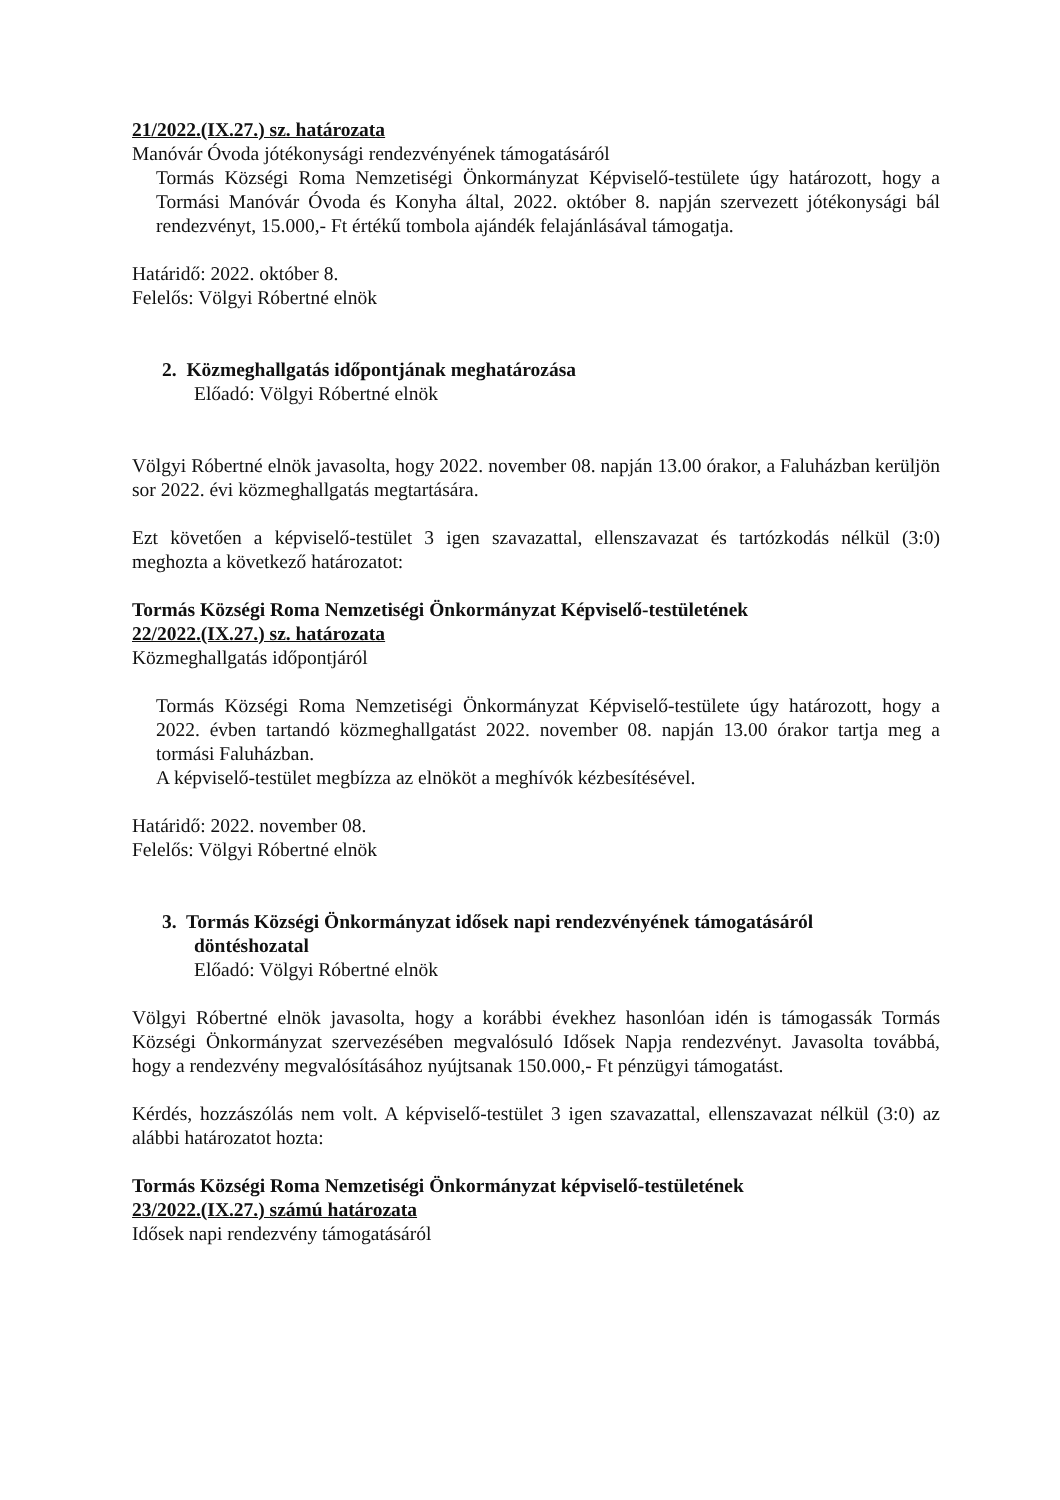21/2022.(IX.27.) sz. határozata
Manóvár Óvoda jótékonysági rendezvényének támogatásáról
Tormás Községi Roma Nemzetiségi Önkormányzat Képviselő-testülete úgy határozott, hogy a Tormási Manóvár Óvoda és Konyha által, 2022. október 8. napján szervezett jótékonysági bál rendezvényt, 15.000,- Ft értékű tombola ajándék felajánlásával támogatja.
Határidő: 2022. október 8.
Felelős: Völgyi Róbertné elnök
2. Közmeghallgatás időpontjának meghatározása
Előadó: Völgyi Róbertné elnök
Völgyi Róbertné elnök javasolta, hogy 2022. november 08. napján 13.00 órakor, a Faluházban kerüljön sor 2022. évi közmeghallgatás megtartására.
Ezt követően a képviselő-testület 3 igen szavazattal, ellenszavazat és tartózkodás nélkül (3:0) meghozta a következő határozatot:
Tormás Községi Roma Nemzetiségi Önkormányzat Képviselő-testületének
22/2022.(IX.27.) sz. határozata
Közmeghallgatás időpontjáról
Tormás Községi Roma Nemzetiségi Önkormányzat Képviselő-testülete úgy határozott, hogy a 2022. évben tartandó közmeghallgatást 2022. november 08. napján 13.00 órakor tartja meg a tormási Faluházban.
A képviselő-testület megbízza az elnököt a meghívók kézbesítésével.
Határidő: 2022. november 08.
Felelős: Völgyi Róbertné elnök
3. Tormás Községi Önkormányzat idősek napi rendezvényének támogatásáról
döntéshozatal
Előadó: Völgyi Róbertné elnök
Völgyi Róbertné elnök javasolta, hogy a korábbi évekhez hasonlóan idén is támogassák Tormás Községi Önkormányzat szervezésében megvalósuló Idősek Napja rendezvényt. Javasolta továbbá, hogy a rendezvény megvalósításához nyújtsanak 150.000,- Ft pénzügyi támogatást.
Kérdés, hozzászólás nem volt. A képviselő-testület 3 igen szavazattal, ellenszavazat nélkül (3:0) az alábbi határozatot hozta:
Tormás Községi Roma Nemzetiségi Önkormányzat képviselő-testületének
23/2022.(IX.27.) számú határozata
Idősek napi rendezvény támogatásáról